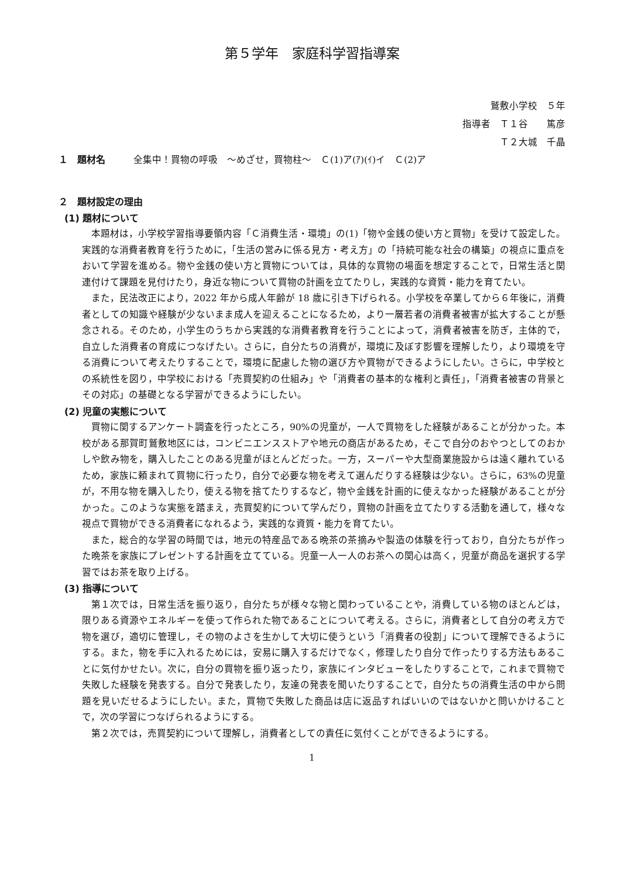第５学年　家庭科学習指導案
鷲敷小学校　５年
指導者　Ｔ１谷　　篤彦
Ｔ２大城　千晶
１　題材名　　　全集中！買物の呼吸　～めざせ，買物柱～　Ｃ(1)ア(ｱ)(ｲ)イ　Ｃ(2)ア
２　題材設定の理由
(1) 題材について
本題材は，小学校学習指導要領内容「Ｃ消費生活・環境」の(1)「物や金銭の使い方と買物」を受けて設定した。実践的な消費者教育を行うために，「生活の営みに係る見方・考え方」の「持続可能な社会の構築」の視点に重点をおいて学習を進める。物や金銭の使い方と買物については，具体的な買物の場面を想定することで，日常生活と関連付けて課題を見付けたり，身近な物について買物の計画を立てたりし，実践的な資質・能力を育てたい。
また，民法改正により，2022 年から成人年齢が 18 歳に引き下げられる。小学校を卒業してから６年後に，消費者としての知識や経験が少ないまま成人を迎えることになるため，より一層若者の消費者被害が拡大することが懸念される。そのため，小学生のうちから実践的な消費者教育を行うことによって，消費者被害を防ぎ，主体的で，自立した消費者の育成につなげたい。さらに，自分たちの消費が，環境に及ぼす影響を理解したり，より環境を守る消費について考えたりすることで，環境に配慮した物の選び方や買物ができるようにしたい。さらに，中学校との系統性を図り，中学校における「売買契約の仕組み」や「消費者の基本的な権利と責任」，「消費者被害の背景とその対応」の基礎となる学習ができるようにしたい。
(2) 児童の実態について
買物に関するアンケート調査を行ったところ，90%の児童が，一人で買物をした経験があることが分かった。本校がある那賀町鷲敷地区には，コンビニエンスストアや地元の商店があるため，そこで自分のおやつとしてのおかしや飲み物を，購入したことのある児童がほとんどだった。一方，スーパーや大型商業施設からは遠く離れているため，家族に頼まれて買物に行ったり，自分で必要な物を考えて選んだりする経験は少ない。さらに，63%の児童が，不用な物を購入したり，使える物を捨てたりするなど，物や金銭を計画的に使えなかった経験があることが分かった。このような実態を踏まえ，売買契約について学んだり，買物の計画を立てたりする活動を通して，様々な視点で買物ができる消費者になれるよう，実践的な資質・能力を育てたい。
また，総合的な学習の時間では，地元の特産品である晩茶の茶摘みや製造の体験を行っており，自分たちが作った晩茶を家族にプレゼントする計画を立てている。児童一人一人のお茶への関心は高く，児童が商品を選択する学習ではお茶を取り上げる。
(3) 指導について
第１次では，日常生活を振り返り，自分たちが様々な物と関わっていることや，消費している物のほとんどは，限りある資源やエネルギーを使って作られた物であることについて考える。さらに，消費者として自分の考え方で物を選び，適切に管理し，その物のよさを生かして大切に使うという「消費者の役割」について理解できるようにする。また，物を手に入れるためには，安易に購入するだけでなく，修理したり自分で作ったりする方法もあることに気付かせたい。次に，自分の買物を振り返ったり，家族にインタビューをしたりすることで，これまで買物で失敗した経験を発表する。自分で発表したり，友達の発表を聞いたりすることで，自分たちの消費生活の中から問題を見いだせるようにしたい。また，買物で失敗した商品は店に返品すればいいのではないかと問いかけることで，次の学習につなげられるようにする。
第２次では，売買契約について理解し，消費者としての責任に気付くことができるようにする。
1